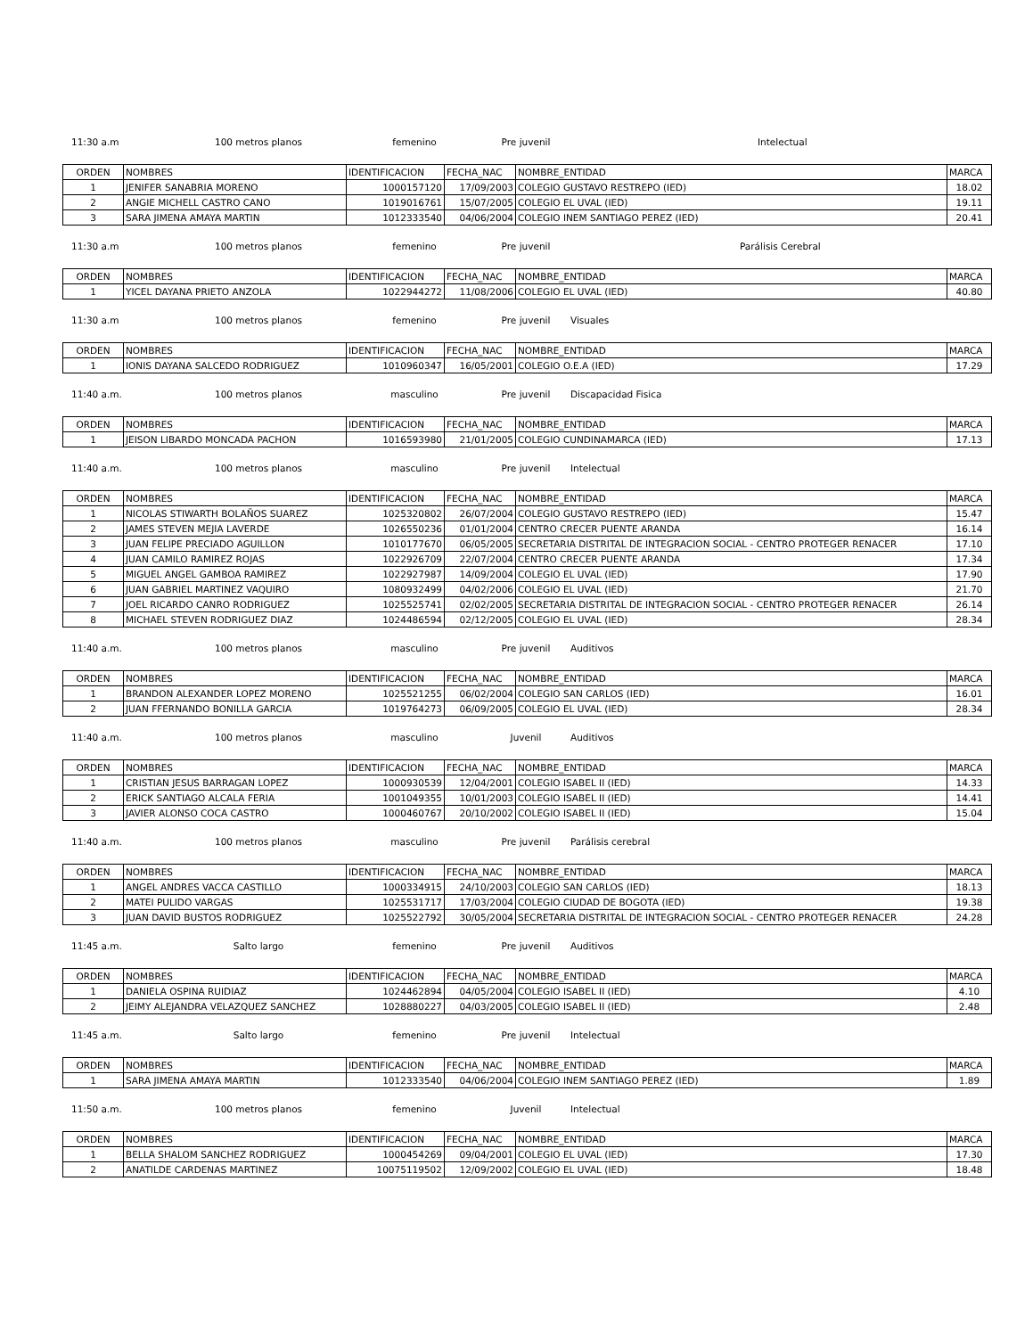11:30 a.m 100 metros planos femenino Pre juvenil Intelectual
| ORDEN | NOMBRES | IDENTIFICACION | FECHA_NAC | NOMBRE_ENTIDAD | MARCA |
| 1 | JENIFER SANABRIA MORENO | 1000157120 | 17/09/2003 | COLEGIO GUSTAVO RESTREPO (IED) | 18.02 |
| 2 | ANGIE MICHELL CASTRO CANO | 1019016761 | 15/07/2005 | COLEGIO EL UVAL (IED) | 19.11 |
| 3 | SARA JIMENA AMAYA MARTIN | 1012333540 | 04/06/2004 | COLEGIO INEM SANTIAGO PEREZ (IED) | 20.41 |
11:30 a.m 100 metros planos femenino Pre juvenil Parálisis Cerebral
| ORDEN | NOMBRES | IDENTIFICACION | FECHA_NAC | NOMBRE_ENTIDAD | MARCA |
| 1 | YICEL DAYANA PRIETO ANZOLA | 1022944272 | 11/08/2006 | COLEGIO EL UVAL (IED) | 40.80 |
11:30 a.m 100 metros planos femenino Pre juvenil Visuales
| ORDEN | NOMBRES | IDENTIFICACION | FECHA_NAC | NOMBRE_ENTIDAD | MARCA |
| 1 | IONIS DAYANA SALCEDO RODRIGUEZ | 1010960347 | 16/05/2001 | COLEGIO O.E.A (IED) | 17.29 |
11:40 a.m. 100 metros planos masculino Pre juvenil Discapacidad Fisica
| ORDEN | NOMBRES | IDENTIFICACION | FECHA_NAC | NOMBRE_ENTIDAD | MARCA |
| 1 | JEISON LIBARDO MONCADA PACHON | 1016593980 | 21/01/2005 | COLEGIO CUNDINAMARCA (IED) | 17.13 |
11:40 a.m. 100 metros planos masculino Pre juvenil Intelectual
| ORDEN | NOMBRES | IDENTIFICACION | FECHA_NAC | NOMBRE_ENTIDAD | MARCA |
| 1 | NICOLAS STIWARTH BOLAÑOS SUAREZ | 1025320802 | 26/07/2004 | COLEGIO GUSTAVO RESTREPO (IED) | 15.47 |
| 2 | JAMES STEVEN MEJIA LAVERDE | 1026550236 | 01/01/2004 | CENTRO CRECER PUENTE ARANDA | 16.14 |
| 3 | JUAN FELIPE PRECIADO AGUILLON | 1010177670 | 06/05/2005 | SECRETARIA DISTRITAL DE INTEGRACION SOCIAL - CENTRO PROTEGER RENACER | 17.10 |
| 4 | JUAN CAMILO RAMIREZ ROJAS | 1022926709 | 22/07/2004 | CENTRO CRECER PUENTE ARANDA | 17.34 |
| 5 | MIGUEL ANGEL GAMBOA RAMIREZ | 1022927987 | 14/09/2004 | COLEGIO EL UVAL (IED) | 17.90 |
| 6 | JUAN GABRIEL MARTINEZ VAQUIRO | 1080932499 | 04/02/2006 | COLEGIO EL UVAL (IED) | 21.70 |
| 7 | JOEL RICARDO CANRO RODRIGUEZ | 1025525741 | 02/02/2005 | SECRETARIA DISTRITAL DE INTEGRACION SOCIAL - CENTRO PROTEGER RENACER | 26.14 |
| 8 | MICHAEL STEVEN RODRIGUEZ DIAZ | 1024486594 | 02/12/2005 | COLEGIO EL UVAL (IED) | 28.34 |
11:40 a.m. 100 metros planos masculino Pre juvenil Auditivos
| ORDEN | NOMBRES | IDENTIFICACION | FECHA_NAC | NOMBRE_ENTIDAD | MARCA |
| 1 | BRANDON ALEXANDER LOPEZ MORENO | 1025521255 | 06/02/2004 | COLEGIO SAN CARLOS (IED) | 16.01 |
| 2 | JUAN FFERNANDO BONILLA GARCIA | 1019764273 | 06/09/2005 | COLEGIO EL UVAL (IED) | 28.34 |
11:40 a.m. 100 metros planos masculino Juvenil Auditivos
| ORDEN | NOMBRES | IDENTIFICACION | FECHA_NAC | NOMBRE_ENTIDAD | MARCA |
| 1 | CRISTIAN JESUS BARRAGAN LOPEZ | 1000930539 | 12/04/2001 | COLEGIO ISABEL II (IED) | 14.33 |
| 2 | ERICK SANTIAGO ALCALA FERIA | 1001049355 | 10/01/2003 | COLEGIO ISABEL II (IED) | 14.41 |
| 3 | JAVIER ALONSO COCA CASTRO | 1000460767 | 20/10/2002 | COLEGIO ISABEL II (IED) | 15.04 |
11:40 a.m. 100 metros planos masculino Pre juvenil Parálisis cerebral
| ORDEN | NOMBRES | IDENTIFICACION | FECHA_NAC | NOMBRE_ENTIDAD | MARCA |
| 1 | ANGEL ANDRES VACCA CASTILLO | 1000334915 | 24/10/2003 | COLEGIO SAN CARLOS (IED) | 18.13 |
| 2 | MATEI PULIDO VARGAS | 1025531717 | 17/03/2004 | COLEGIO CIUDAD DE BOGOTA (IED) | 19.38 |
| 3 | JUAN DAVID BUSTOS RODRIGUEZ | 1025522792 | 30/05/2004 | SECRETARIA DISTRITAL DE INTEGRACION SOCIAL - CENTRO PROTEGER RENACER | 24.28 |
11:45 a.m. Salto largo femenino Pre juvenil Auditivos
| ORDEN | NOMBRES | IDENTIFICACION | FECHA_NAC | NOMBRE_ENTIDAD | MARCA |
| 1 | DANIELA OSPINA RUIDIAZ | 1024462894 | 04/05/2004 | COLEGIO ISABEL II (IED) | 4.10 |
| 2 | JEIMY ALEJANDRA VELAZQUEZ SANCHEZ | 1028880227 | 04/03/2005 | COLEGIO ISABEL II (IED) | 2.48 |
11:45 a.m. Salto largo femenino Pre juvenil Intelectual
| ORDEN | NOMBRES | IDENTIFICACION | FECHA_NAC | NOMBRE_ENTIDAD | MARCA |
| 1 | SARA JIMENA AMAYA MARTIN | 1012333540 | 04/06/2004 | COLEGIO INEM SANTIAGO PEREZ (IED) | 1.89 |
11:50 a.m. 100 metros planos femenino Juvenil Intelectual
| ORDEN | NOMBRES | IDENTIFICACION | FECHA_NAC | NOMBRE_ENTIDAD | MARCA |
| 1 | BELLA SHALOM SANCHEZ RODRIGUEZ | 1000454269 | 09/04/2001 | COLEGIO EL UVAL (IED) | 17.30 |
| 2 | ANATILDE CARDENAS MARTINEZ | 10075119502 | 12/09/2002 | COLEGIO EL UVAL (IED) | 18.48 |